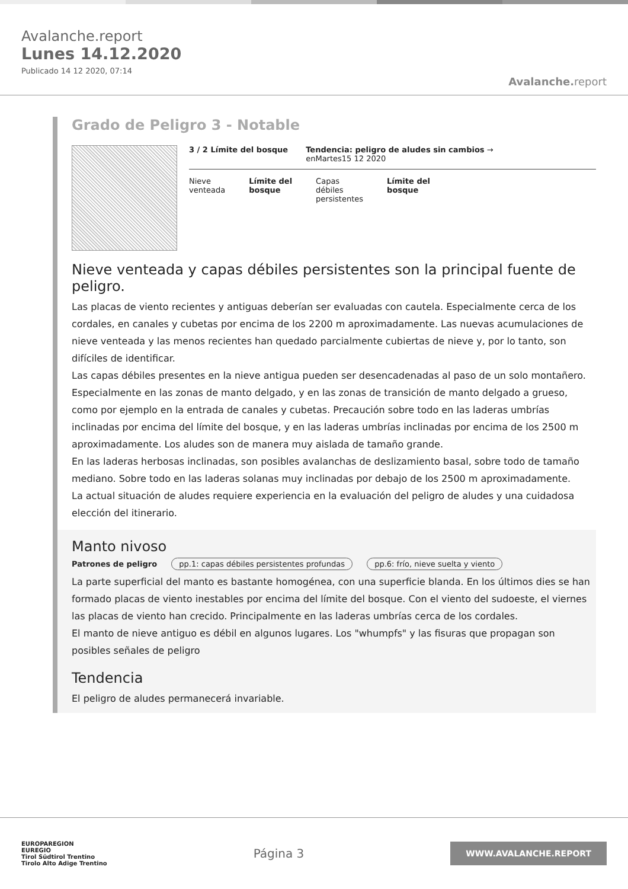Avalanche.report
Lunes 14.12.2020
Publicado 14 12 2020, 07:14
Avalanche. report
Grado de Peligro 3 - Notable
3 / 2 Límite del bosque Tendencia: peligro de aludes sin cambios →
enMartes15 12 2020
Nieve
venteada
Límite del
bosque
Capas
débiles
persistentes
Límite del
bosque
Nieve venteada y capas débiles persistentes son la principal fuente de peligro.
Las placas de viento recientes y antiguas deberían ser evaluadas con cautela. Especialmente cerca de los cordales, en canales y cubetas por encima de los 2200 m aproximadamente. Las nuevas acumulaciones de nieve venteada y las menos recientes han quedado parcialmente cubiertas de nieve y, por lo tanto, son difíciles de identificar.
Las capas débiles presentes en la nieve antigua pueden ser desencadenadas al paso de un solo montañero. Especialmente en las zonas de manto delgado, y en las zonas de transición de manto delgado a grueso, como por ejemplo en la entrada de canales y cubetas. Precaución sobre todo en las laderas umbrías inclinadas por encima del límite del bosque, y en las laderas umbrías inclinadas por encima de los 2500 m aproximadamente. Los aludes son de manera muy aislada de tamaño grande.
En las laderas herbosas inclinadas, son posibles avalanchas de deslizamiento basal, sobre todo de tamaño mediano. Sobre todo en las laderas solanas muy inclinadas por debajo de los 2500 m aproximadamente.
La actual situación de aludes requiere experiencia en la evaluación del peligro de aludes y una cuidadosa elección del itinerario.
Manto nivoso
Patrones de peligro pp.1: capas débiles persistentes profundas pp.6: frío, nieve suelta y viento
La parte superficial del manto es bastante homogénea, con una superficie blanda. En los últimos dies se han formado placas de viento inestables por encima del límite del bosque. Con el viento del sudoeste, el viernes las placas de viento han crecido. Principalmente en las laderas umbrías cerca de los cordales.
El manto de nieve antiguo es débil en algunos lugares. Los "whumpfs" y las fisuras que propagan son posibles señales de peligro
Tendencia
El peligro de aludes permanecerá invariable.
EUROPAREGION
EUREGIO
Tirol Südtirol Trentino
Tirolo Alto Adige Trentino
Página 3
WWW.AVALANCHE.REPORT